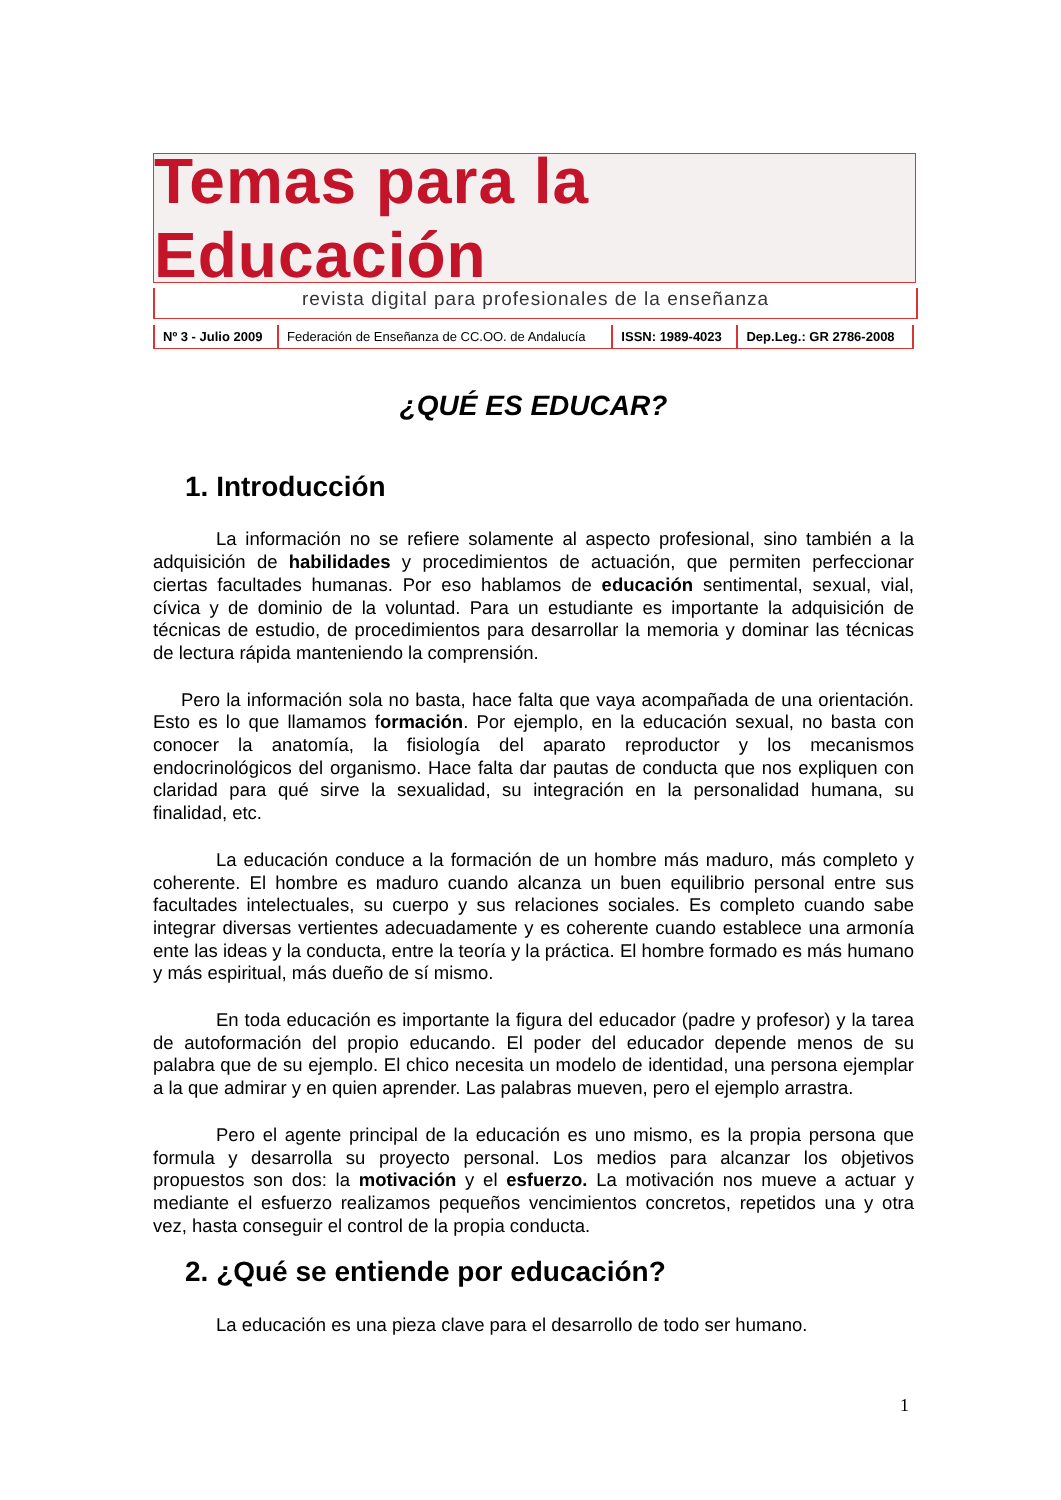Temas para la Educación
revista digital para profesionales de la enseñanza
| Nº 3 - Julio 2009 | Federación de Enseñanza de CC.OO. de Andalucía | ISSN: 1989-4023 | Dep.Leg.: GR 2786-2008 |
¿QUÉ ES EDUCAR?
1. Introducción
La información no se refiere solamente al aspecto profesional, sino también a la adquisición de habilidades y procedimientos de actuación, que permiten perfeccionar ciertas facultades humanas. Por eso hablamos de educación sentimental, sexual, vial, cívica y de dominio de la voluntad. Para un estudiante es importante la adquisición de técnicas de estudio, de procedimientos para desarrollar la memoria y dominar las técnicas de lectura rápida manteniendo la comprensión.
Pero la información sola no basta, hace falta que vaya acompañada de una orientación. Esto es lo que llamamos formación. Por ejemplo, en la educación sexual, no basta con conocer la anatomía, la fisiología del aparato reproductor y los mecanismos endocrinológicos del organismo. Hace falta dar pautas de conducta que nos expliquen con claridad para qué sirve la sexualidad, su integración en la personalidad humana, su finalidad, etc.
La educación conduce a la formación de un hombre más maduro, más completo y coherente. El hombre es maduro cuando alcanza un buen equilibrio personal entre sus facultades intelectuales, su cuerpo y sus relaciones sociales. Es completo cuando sabe integrar diversas vertientes adecuadamente y es coherente cuando establece una armonía ente las ideas y la conducta, entre la teoría y la práctica. El hombre formado es más humano y más espiritual, más dueño de sí mismo.
En toda educación es importante la figura del educador (padre y profesor) y la tarea de autoformación del propio educando. El poder del educador depende menos de su palabra que de su ejemplo. El chico necesita un modelo de identidad, una persona ejemplar a la que admirar y en quien aprender. Las palabras mueven, pero el ejemplo arrastra.
Pero el agente principal de la educación es uno mismo, es la propia persona que formula y desarrolla su proyecto personal. Los medios para alcanzar los objetivos propuestos son dos: la motivación y el esfuerzo. La motivación nos mueve a actuar y mediante el esfuerzo realizamos pequeños vencimientos concretos, repetidos una y otra vez, hasta conseguir el control de la propia conducta.
2. ¿Qué se entiende por educación?
La educación es una pieza clave para el desarrollo de todo ser humano.
1